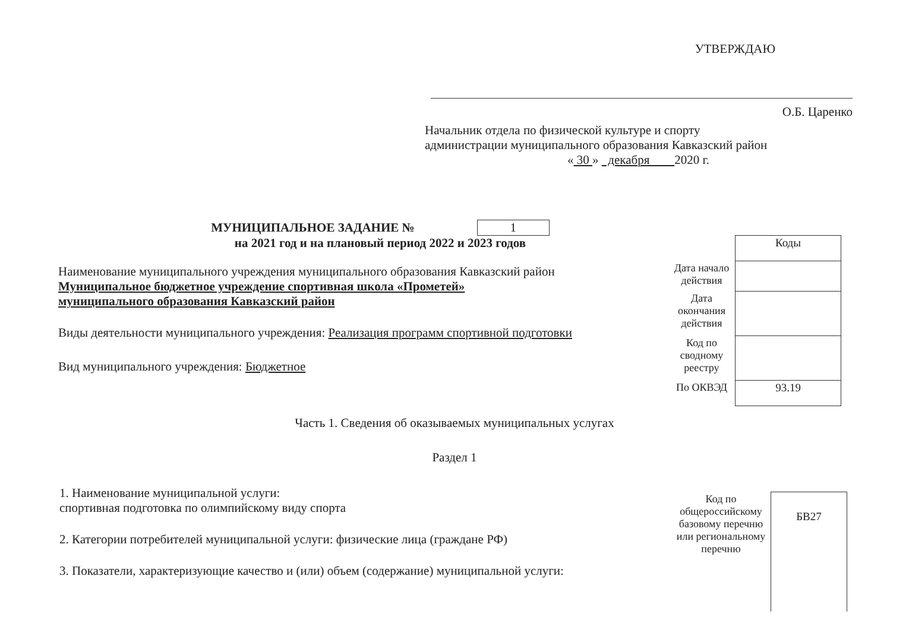УТВЕРЖДАЮ
О.Б. Царенко
Начальник отдела по физической культуре и спорту
администрации муниципального образования Кавказский район
« 30 » декабря 2020 г.
МУНИЦИПАЛЬНОЕ ЗАДАНИЕ № 1
на 2021 год и на плановый период 2022 и 2023 годов
Наименование муниципального учреждения муниципального образования Кавказский район
Муниципальное бюджетное учреждение спортивная школа «Прометей»
муниципального образования Кавказский район
Виды деятельности муниципального учреждения: Реализация программ спортивной подготовки
Вид муниципального учреждения: Бюджетное
| | Коды |
| Дата начало действия | |
| Дата окончания действия | |
| Код по сводному реестру | |
| По ОКВЭД | 93.19 |
Часть 1. Сведения об оказываемых муниципальных услугах
Раздел 1
1. Наименование муниципальной услуги:
спортивная подготовка по олимпийскому виду спорта
2. Категории потребителей муниципальной услуги: физические лица (граждане РФ)
3. Показатели, характеризующие качество и (или) объем (содержание) муниципальной услуги:
| Код по общероссийскому базовому перечню или региональному перечню | БВ27 |